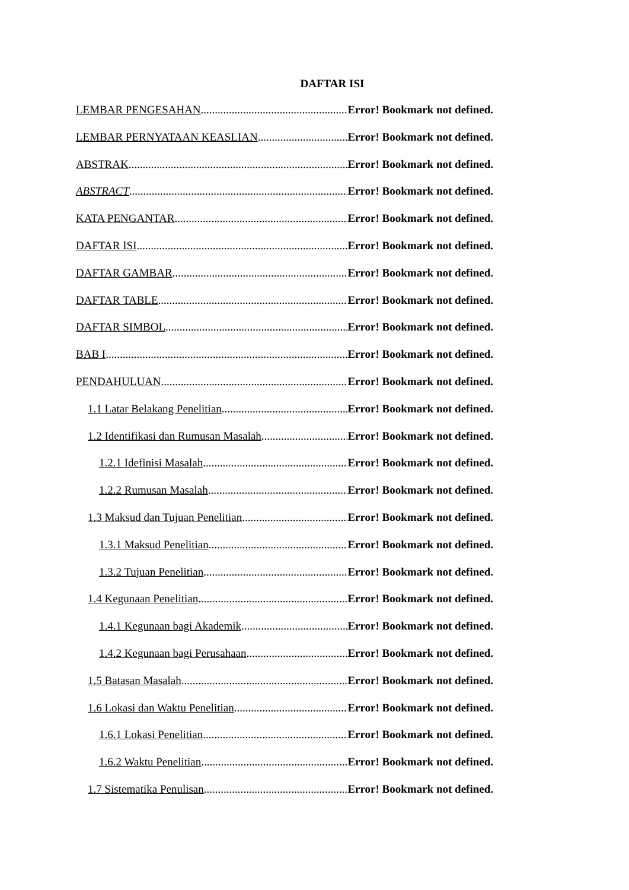DAFTAR ISI
LEMBAR PENGESAHAN Error! Bookmark not defined.
LEMBAR PERNYATAAN KEASLIAN Error! Bookmark not defined.
ABSTRAK Error! Bookmark not defined.
ABSTRACT Error! Bookmark not defined.
KATA PENGANTAR Error! Bookmark not defined.
DAFTAR ISI Error! Bookmark not defined.
DAFTAR GAMBAR Error! Bookmark not defined.
DAFTAR TABLE Error! Bookmark not defined.
DAFTAR SIMBOL Error! Bookmark not defined.
BAB I Error! Bookmark not defined.
PENDAHULUAN Error! Bookmark not defined.
1.1 Latar Belakang Penelitian Error! Bookmark not defined.
1.2 Identifikasi dan Rumusan Masalah Error! Bookmark not defined.
1.2.1 Idefinisi Masalah Error! Bookmark not defined.
1.2.2 Rumusan Masalah Error! Bookmark not defined.
1.3 Maksud dan Tujuan Penelitian Error! Bookmark not defined.
1.3.1 Maksud Penelitian Error! Bookmark not defined.
1.3.2 Tujuan Penelitian Error! Bookmark not defined.
1.4 Kegunaan Penelitian Error! Bookmark not defined.
1.4.1 Kegunaan bagi Akademik Error! Bookmark not defined.
1.4.2 Kegunaan bagi Perusahaan Error! Bookmark not defined.
1.5 Batasan Masalah Error! Bookmark not defined.
1.6 Lokasi dan Waktu Penelitian Error! Bookmark not defined.
1.6.1 Lokasi Penelitian Error! Bookmark not defined.
1.6.2 Waktu Penelitian Error! Bookmark not defined.
1.7 Sistematika Penulisan Error! Bookmark not defined.